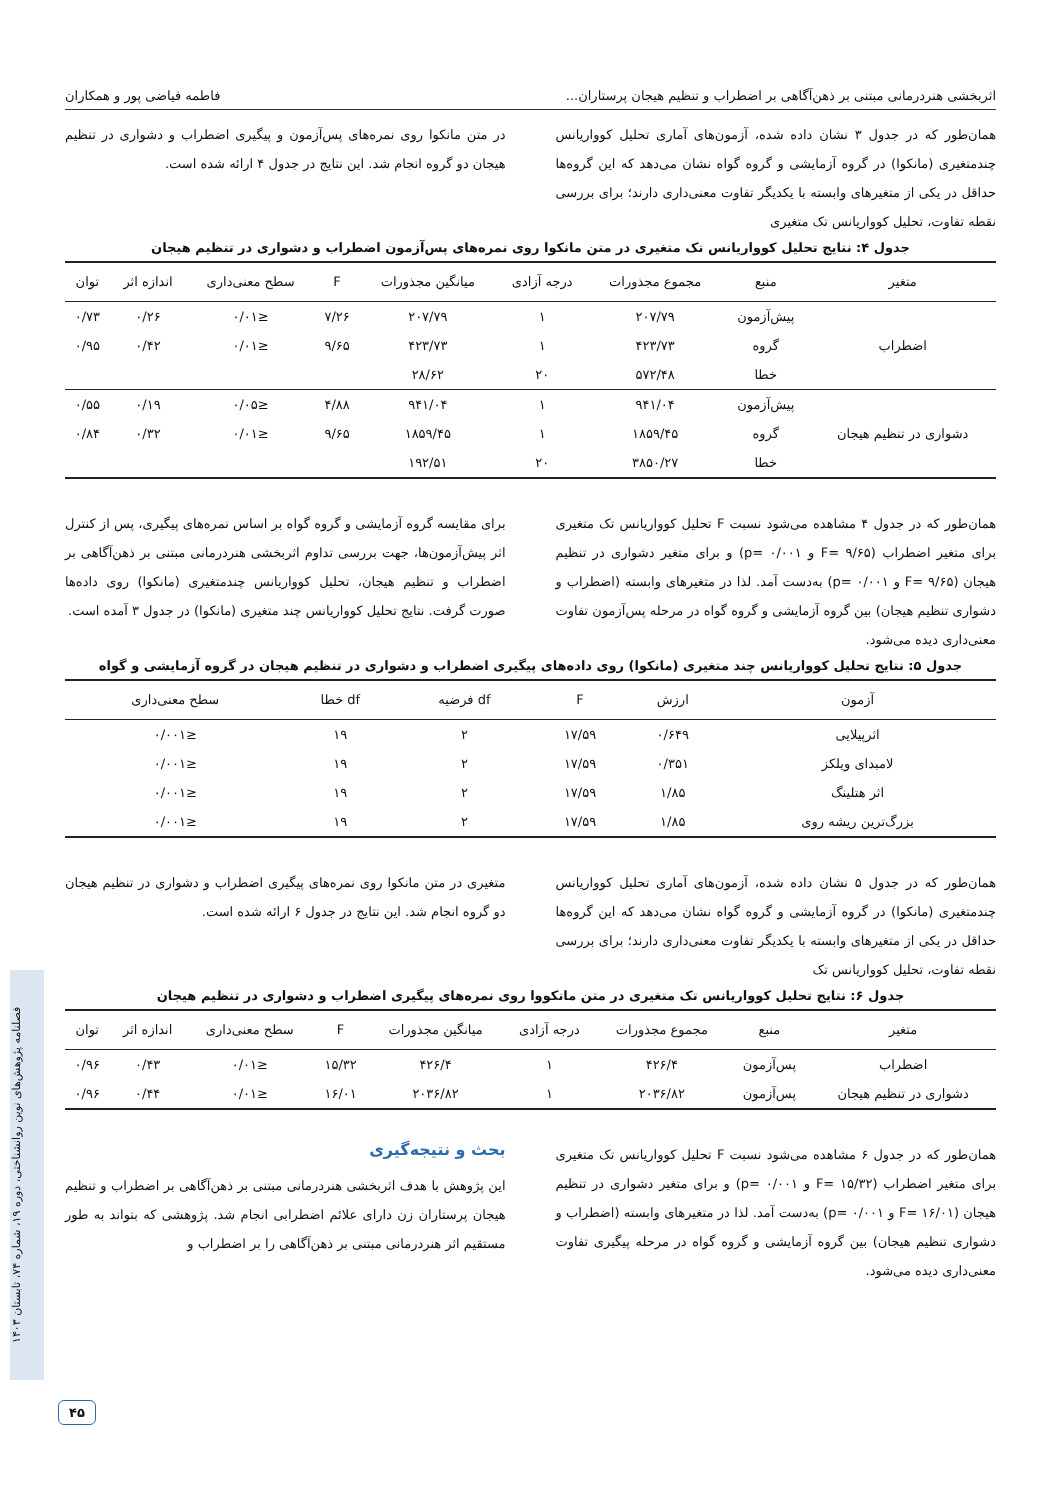اثربخشی هنردرمانی مبتنی بر ذهن‌آگاهی بر اضطراب و تنظیم هیجان پرستاران... فاطمه فیاضی پور و همکاران
همان‌طور که در جدول ۳ نشان داده شده، آزمون‌های آماری تحلیل کوواریانس چندمتغیری (مانکوا) در گروه آزمایشی و گروه گواه نشان می‌دهد که این گروه‌ها حداقل در یکی از متغیرهای وابسته با یکدیگر تفاوت معنی‌داری دارند؛ برای بررسی نقطه تفاوت، تحلیل کوواریانس تک متغیری
در متن مانکوا روی نمره‌های پس‌آزمون و پیگیری اضطراب و دشواری در تنظیم هیجان دو گروه انجام شد. این نتایج در جدول ۴ ارائه شده است.
جدول ۴: نتایج تحلیل کوواریانس تک متغیری در متن مانکوا روی نمره‌های پس‌آزمون اضطراب و دشواری در تنظیم هیجان
| متغیر | منبع | مجموع مجذورات | درجه آزادی | میانگین مجذورات | F | سطح معنی‌داری | اندازه اثر | توان |
| --- | --- | --- | --- | --- | --- | --- | --- | --- |
| اضطراب | پیش‌آزمون | ۲۰۷/۷۹ | ۱ | ۲۰۷/۷۹ | ۷/۲۶ | ≤۰/۰۱ | ۰/۲۶ | ۰/۷۳ |
| | گروه | ۴۲۳/۷۳ | ۱ | ۴۲۳/۷۳ | ۹/۶۵ | ≤۰/۰۱ | ۰/۴۲ | ۰/۹۵ |
| | خطا | ۵۷۲/۴۸ | ۲۰ | ۲۸/۶۲ | | | | |
| دشواری در تنظیم هیجان | پیش‌آزمون | ۹۴۱/۰۴ | ۱ | ۹۴۱/۰۴ | ۴/۸۸ | ≤۰/۰۵ | ۰/۱۹ | ۰/۵۵ |
| | گروه | ۱۸۵۹/۴۵ | ۱ | ۱۸۵۹/۴۵ | ۹/۶۵ | ≤۰/۰۱ | ۰/۳۲ | ۰/۸۴ |
| | خطا | ۳۸۵۰/۲۷ | ۲۰ | ۱۹۲/۵۱ | | | | |
همان‌طور که در جدول ۴ مشاهده می‌شود نسبت F تحلیل کوواریانس تک متغیری برای متغیر اضطراب (F= ۹/۶۵ و p= ۰/۰۰۱) و برای متغیر دشواری در تنظیم هیجان (F= ۹/۶۵ و p= ۰/۰۰۱) به‌دست آمد. لذا در متغیرهای وابسته (اضطراب و دشواری تنظیم هیجان) بین گروه آزمایشی و گروه گواه در مرحله پس‌آزمون تفاوت معنی‌داری دیده می‌شود.
برای مقایسه گروه آزمایشی و گروه گواه بر اساس نمره‌های پیگیری، پس از کنترل اثر پیش‌آزمون‌ها، جهت بررسی تداوم اثربخشی هنردرمانی مبتنی بر ذهن‌آگاهی بر اضطراب و تنظیم هیجان، تحلیل کوواریانس چندمتغیری (مانکوا) روی داده‌ها صورت گرفت. نتایج تحلیل کوواریانس چند متغیری (مانکوا) در جدول ۳ آمده است.
جدول ۵: نتایج تحلیل کوواریانس چند متغیری (مانکوا) روی داده‌های پیگیری اضطراب و دشواری در تنظیم هیجان در گروه آزمایشی و گواه
| آزمون | ارزش | F | df فرضیه | df خطا | سطح معنی‌داری |
| --- | --- | --- | --- | --- | --- |
| اثرپیلایی | ۰/۶۴۹ | ۱۷/۵۹ | ۲ | ۱۹ | ≤۰/۰۰۱ |
| لامبدای ویلکز | ۰/۳۵۱ | ۱۷/۵۹ | ۲ | ۱۹ | ≤۰/۰۰۱ |
| اثر هتلینگ | ۱/۸۵ | ۱۷/۵۹ | ۲ | ۱۹ | ≤۰/۰۰۱ |
| بزرگ‌ترین ریشه روی | ۱/۸۵ | ۱۷/۵۹ | ۲ | ۱۹ | ≤۰/۰۰۱ |
همان‌طور که در جدول ۵ نشان داده شده، آزمون‌های آماری تحلیل کوواریانس چندمتغیری (مانکوا) در گروه آزمایشی و گروه گواه نشان می‌دهد که این گروه‌ها حداقل در یکی از متغیرهای وابسته با یکدیگر تفاوت معنی‌داری دارند؛ برای بررسی نقطه تفاوت، تحلیل کوواریانس تک
متغیری در متن مانکوا روی نمره‌های پیگیری اضطراب و دشواری در تنظیم هیجان دو گروه انجام شد. این نتایج در جدول ۶ ارائه شده است.
جدول ۶: نتایج تحلیل کوواریانس تک متغیری در متن مانکووا روی نمره‌های پیگیری اضطراب و دشواری در تنظیم هیجان
| متغیر | منبع | مجموع مجذورات | درجه آزادی | میانگین مجذورات | F | سطح معنی‌داری | اندازه اثر | توان |
| --- | --- | --- | --- | --- | --- | --- | --- | --- |
| اضطراب | پس‌آزمون | ۴۲۶/۴ | ۱ | ۴۲۶/۴ | ۱۵/۳۲ | ≤۰/۰۱ | ۰/۴۳ | ۰/۹۶ |
| دشواری در تنظیم هیجان | پس‌آزمون | ۲۰۳۶/۸۲ | ۱ | ۲۰۳۶/۸۲ | ۱۶/۰۱ | ≤۰/۰۱ | ۰/۴۴ | ۰/۹۶ |
همان‌طور که در جدول ۶ مشاهده می‌شود نسبت F تحلیل کوواریانس تک متغیری برای متغیر اضطراب (F= ۱۵/۳۲ و p= ۰/۰۰۱) و برای متغیر دشواری در تنظیم هیجان (F= ۱۶/۰۱ و p= ۰/۰۰۱) به‌دست آمد. لذا در متغیرهای وابسته (اضطراب و دشواری تنظیم هیجان) بین گروه آزمایشی و گروه گواه در مرحله پیگیری تفاوت معنی‌داری دیده می‌شود.
بحث و نتیجه‌گیری
این پژوهش با هدف اثربخشی هنردرمانی مبتنی بر ذهن‌آگاهی بر اضطراب و تنظیم هیجان پرستاران زن دارای علائم اضطرابی انجام شد. پژوهشی که بتواند به طور مستقیم اثر هنردرمانی مبتنی بر ذهن‌آگاهی را بر اضطراب و
فصلنامه پژوهش‌های نوین روانشناختی، دوره ۱۹، شماره ۷۴، تابستان ۱۴۰۳
۴۵